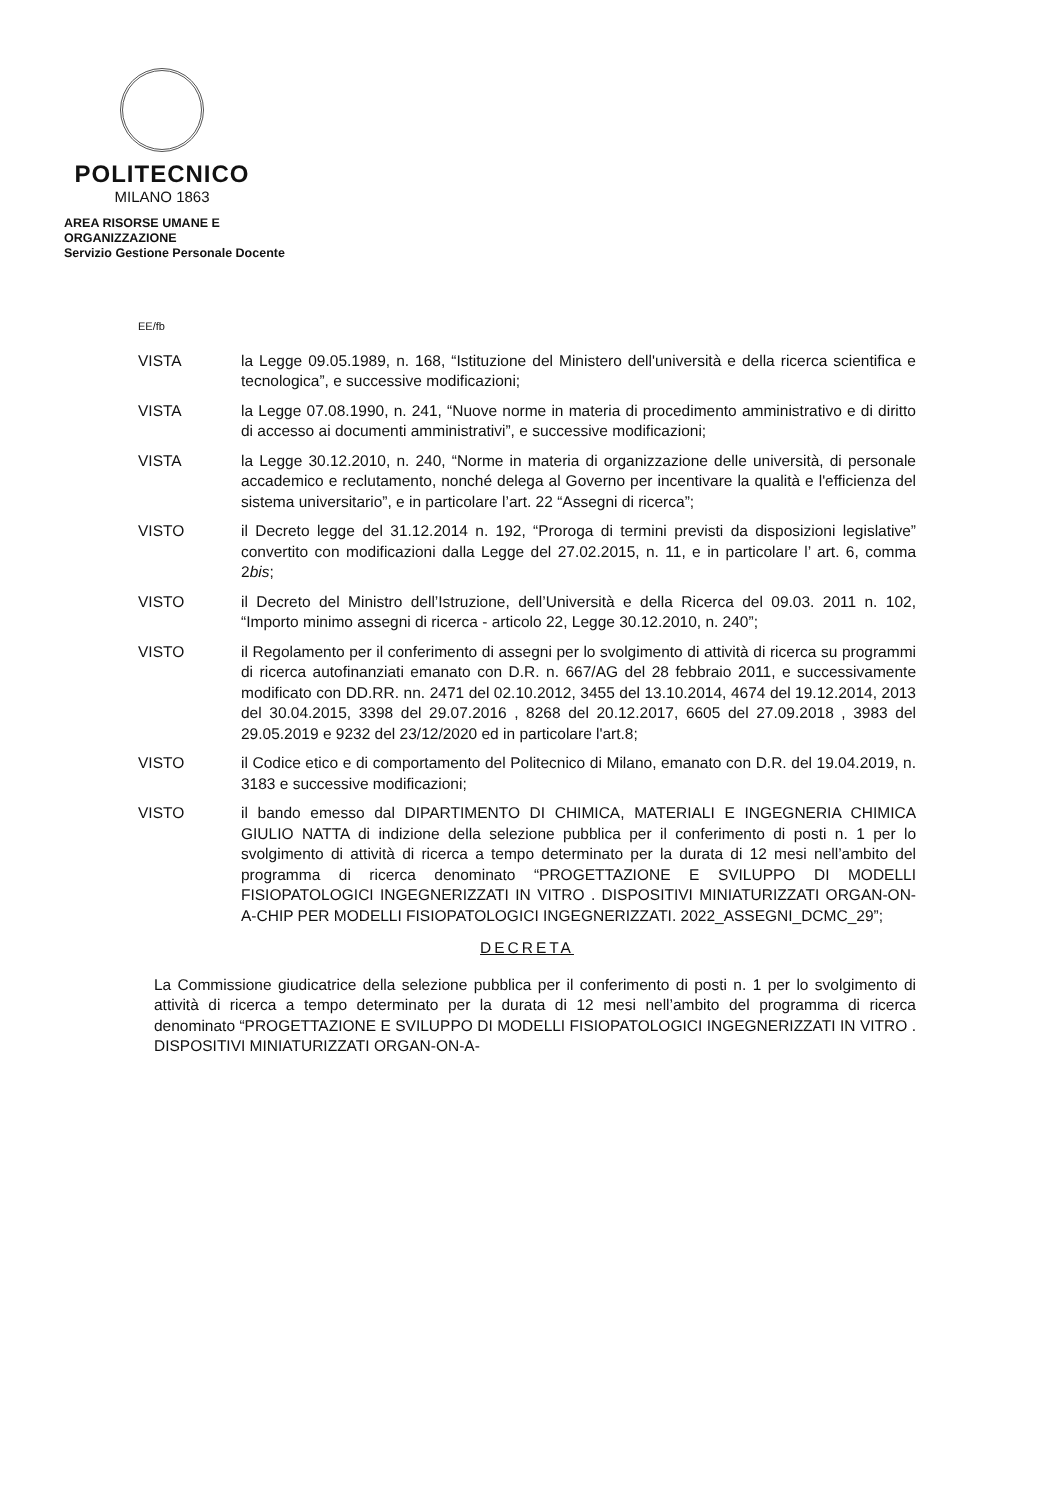POLITECNICO
MILANO 1863
AREA RISORSE UMANE E ORGANIZZAZIONE
Servizio Gestione Personale Docente
EE/fb
VISTA la Legge 09.05.1989, n. 168, “Istituzione del Ministero dell'università e della ricerca scientifica e tecnologica”, e successive modificazioni;
VISTA la Legge 07.08.1990, n. 241, “Nuove norme in materia di procedimento amministrativo e di diritto di accesso ai documenti amministrativi”, e successive modificazioni;
VISTA la Legge 30.12.2010, n. 240, “Norme in materia di organizzazione delle università, di personale accademico e reclutamento, nonché delega al Governo per incentivare la qualità e l'efficienza del sistema universitario”, e in particolare l’art. 22 “Assegni di ricerca”;
VISTO il Decreto legge del 31.12.2014 n. 192, “Proroga di termini previsti da disposizioni legislative” convertito con modificazioni dalla Legge del 27.02.2015, n. 11, e in particolare l’ art. 6, comma 2bis;
VISTO il Decreto del Ministro dell’Istruzione, dell’Università e della Ricerca del 09.03. 2011 n. 102, “Importo minimo assegni di ricerca - articolo 22, Legge 30.12.2010, n. 240”;
VISTO il Regolamento per il conferimento di assegni per lo svolgimento di attività di ricerca su programmi di ricerca autofinanziati emanato con D.R. n. 667/AG del 28 febbraio 2011, e successivamente modificato con DD.RR. nn. 2471 del 02.10.2012, 3455 del 13.10.2014, 4674 del 19.12.2014, 2013 del 30.04.2015, 3398 del 29.07.2016 , 8268 del 20.12.2017, 6605 del 27.09.2018 , 3983 del 29.05.2019 e 9232 del 23/12/2020 ed in particolare l'art.8;
VISTO il Codice etico e di comportamento del Politecnico di Milano, emanato con D.R. del 19.04.2019, n. 3183 e successive modificazioni;
VISTO il bando emesso dal DIPARTIMENTO DI CHIMICA, MATERIALI E INGEGNERIA CHIMICA GIULIO NATTA di indizione della selezione pubblica per il conferimento di posti n. 1 per lo svolgimento di attività di ricerca a tempo determinato per la durata di 12 mesi nell’ambito del programma di ricerca denominato “PROGETTAZIONE E SVILUPPO DI MODELLI FISIOPATOLOGICI INGEGNERIZZATI IN VITRO . DISPOSITIVI MINIATURIZZATI ORGAN-ON-A-CHIP PER MODELLI FISIOPATOLOGICI INGEGNERIZZATI. 2022_ASSEGNI_DCMC_29”;
DECRETA
La Commissione giudicatrice della selezione pubblica per il conferimento di posti n. 1 per lo svolgimento di attività di ricerca a tempo determinato per la durata di 12 mesi nell’ambito del programma di ricerca denominato “PROGETTAZIONE E SVILUPPO DI MODELLI FISIOPATOLOGICI INGEGNERIZZATI IN VITRO . DISPOSITIVI MINIATURIZZATI ORGAN-ON-A-